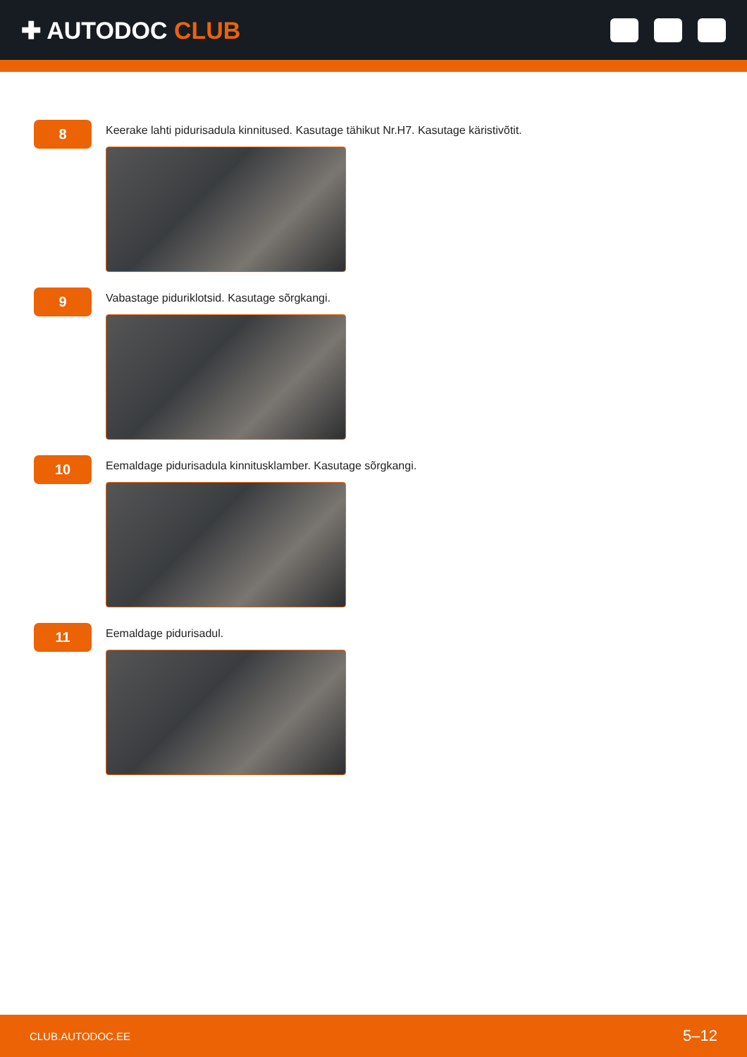✚ AUTODOC CLUB
8
Keerake lahti pidurisadula kinnitused. Kasutage tähikut Nr.H7. Kasutage käristivõtit.
9
Vabastage piduriklotsid. Kasutage sõrgkangi.
10
Eemaldage pidurisadula kinnitusklamber. Kasutage sõrgkangi.
11
Eemaldage pidurisadul.
CLUB.AUTODOC.EE 5–12